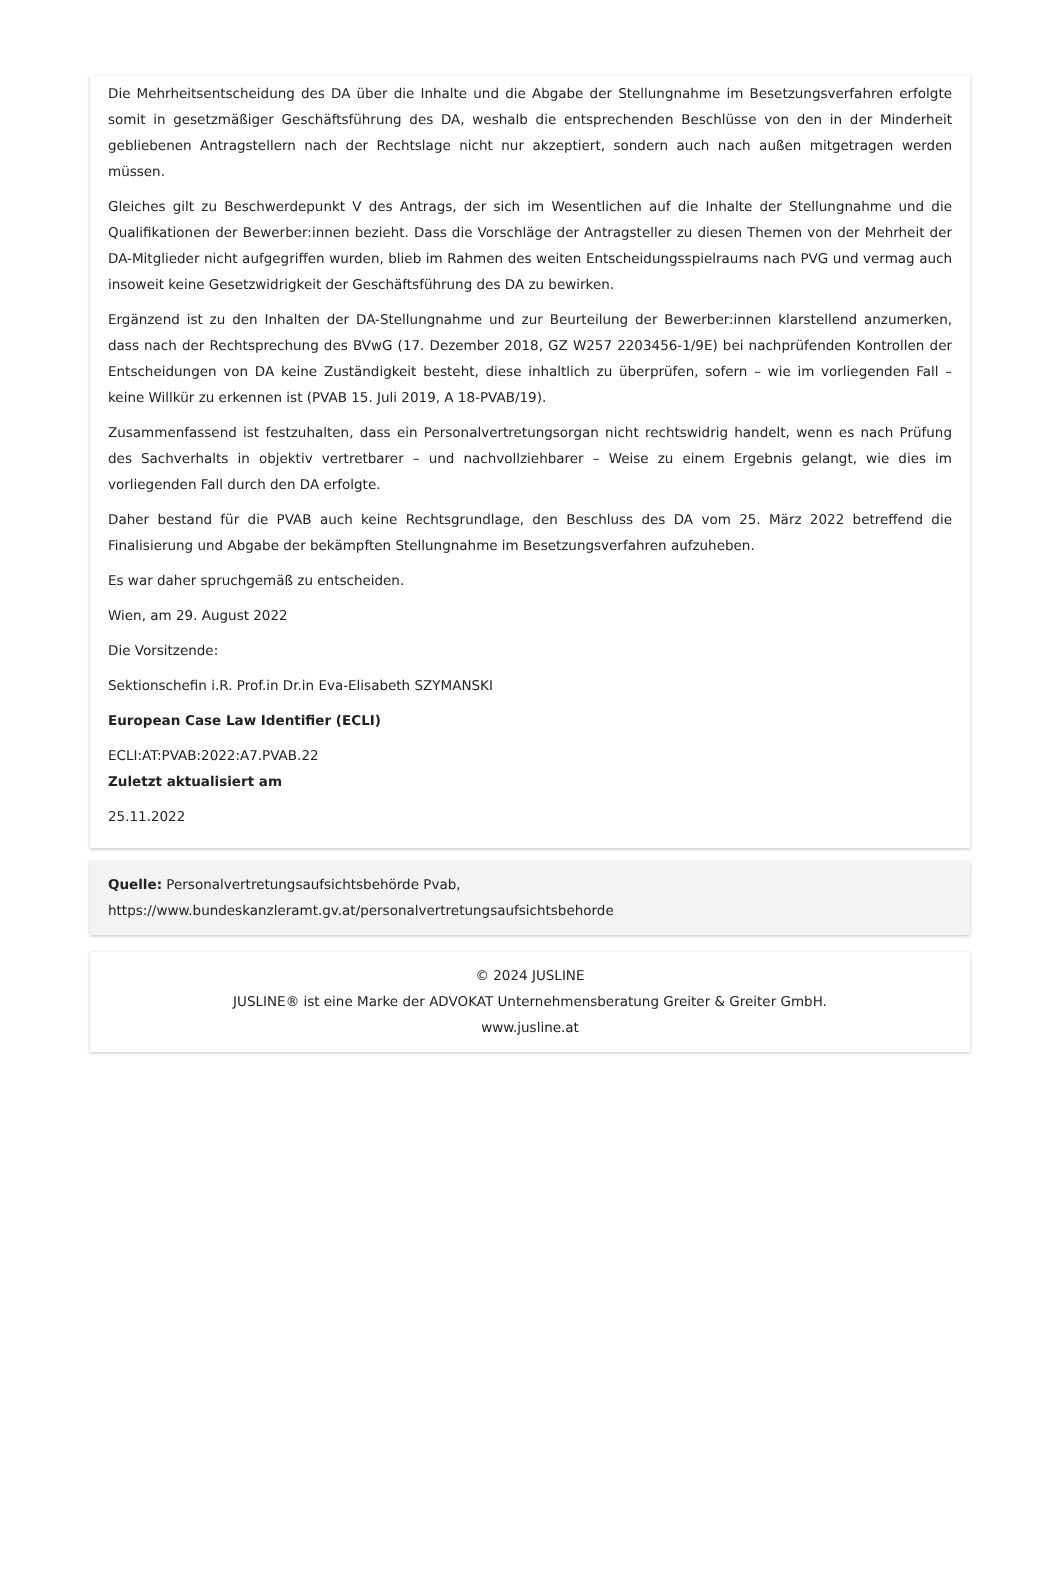Die Mehrheitsentscheidung des DA über die Inhalte und die Abgabe der Stellungnahme im Besetzungsverfahren erfolgte somit in gesetzmäßiger Geschäftsführung des DA, weshalb die entsprechenden Beschlüsse von den in der Minderheit gebliebenen Antragstellern nach der Rechtslage nicht nur akzeptiert, sondern auch nach außen mitgetragen werden müssen.
Gleiches gilt zu Beschwerdepunkt V des Antrags, der sich im Wesentlichen auf die Inhalte der Stellungnahme und die Qualifikationen der Bewerber:innen bezieht. Dass die Vorschläge der Antragsteller zu diesen Themen von der Mehrheit der DA-Mitglieder nicht aufgegriffen wurden, blieb im Rahmen des weiten Entscheidungsspielraums nach PVG und vermag auch insoweit keine Gesetzwidrigkeit der Geschäftsführung des DA zu bewirken.
Ergänzend ist zu den Inhalten der DA-Stellungnahme und zur Beurteilung der Bewerber:innen klarstellend anzumerken, dass nach der Rechtsprechung des BVwG (17. Dezember 2018, GZ W257 2203456-1/9E) bei nachprüfenden Kontrollen der Entscheidungen von DA keine Zuständigkeit besteht, diese inhaltlich zu überprüfen, sofern – wie im vorliegenden Fall – keine Willkür zu erkennen ist (PVAB 15. Juli 2019, A 18-PVAB/19).
Zusammenfassend ist festzuhalten, dass ein Personalvertretungsorgan nicht rechtswidrig handelt, wenn es nach Prüfung des Sachverhalts in objektiv vertretbarer – und nachvollziehbarer – Weise zu einem Ergebnis gelangt, wie dies im vorliegenden Fall durch den DA erfolgte.
Daher bestand für die PVAB auch keine Rechtsgrundlage, den Beschluss des DA vom 25. März 2022 betreffend die Finalisierung und Abgabe der bekämpften Stellungnahme im Besetzungsverfahren aufzuheben.
Es war daher spruchgemäß zu entscheiden.
Wien, am 29. August 2022
Die Vorsitzende:
Sektionschefin i.R. Prof.in Dr.in Eva-Elisabeth SZYMANSKI
European Case Law Identifier (ECLI)
ECLI:AT:PVAB:2022:A7.PVAB.22
Zuletzt aktualisiert am
25.11.2022
Quelle: Personalvertretungsaufsichtsbehörde Pvab,
https://www.bundeskanzleramt.gv.at/personalvertretungsaufsichtsbehorde
© 2024 JUSLINE
JUSLINE® ist eine Marke der ADVOKAT Unternehmensberatung Greiter & Greiter GmbH.
www.jusline.at